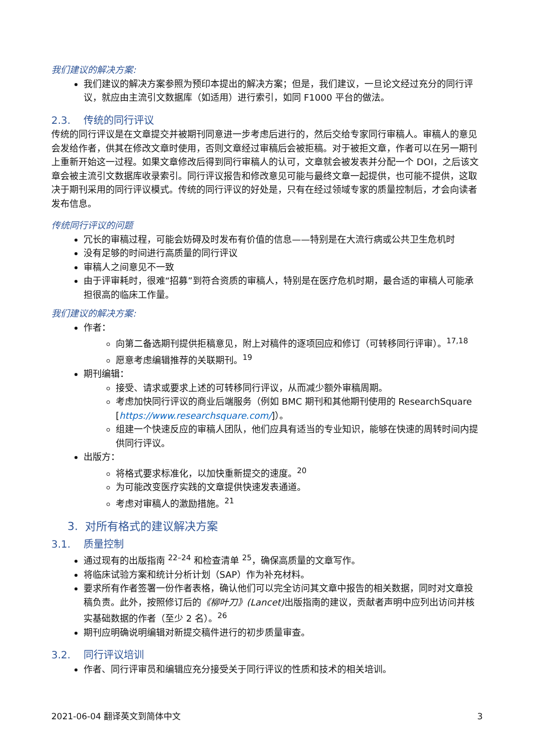我们建议的解决方案:
我们建议的解决方案参照为预印本提出的解决方案；但是，我们建议，一旦论文经过充分的同行评议，就应由主流引文数据库（如适用）进行索引，如同 F1000 平台的做法。
2.3. 传统的同行评议
传统的同行评议是在文章提交并被期刊同意进一步考虑后进行的，然后交给专家同行审稿人。审稿人的意见会发给作者，供其在修改文章时使用，否则文章经过审稿后会被拒稿。对于被拒文章，作者可以在另一期刊上重新开始这一过程。如果文章修改后得到同行审稿人的认可，文章就会被发表并分配一个 DOI，之后该文章会被主流引文数据库收录索引。同行评议报告和修改意见可能与最终文章一起提供，也可能不提供，这取决于期刊采用的同行评议模式。传统的同行评议的好处是，只有在经过领域专家的质量控制后，才会向读者发布信息。
传统同行评议的问题
冗长的审稿过程，可能会妨碍及时发布有价值的信息——特别是在大流行病或公共卫生危机时
没有足够的时间进行高质量的同行评议
审稿人之间意见不一致
由于评审耗时，很难“招募”到符合资质的审稿人，特别是在医疗危机时期，最合适的审稿人可能承担很高的临床工作量。
我们建议的解决方案:
作者：
向第二备选期刊提供拒稿意见，附上对稿件的逐项回应和修订（可转移同行评审）。<sup>17,18</sup>
愿意考虑编辑推荐的关联期刊。<sup>19</sup>
期刊编辑：
接受、请求或要求上述的可转移同行评议，从而减少额外审稿周期。
考虑加快同行评议的商业后端服务（例如 BMC 期刊和其他期刊使用的 ResearchSquare [https://www.researchsquare.com/]）。
组建一个快速反应的审稿人团队，他们应具有适当的专业知识，能够在快速的周转时间内提供同行评议。
出版方：
将格式要求标准化，以加快重新提交的速度。<sup>20</sup>
为可能改变医疗实践的文章提供快速发表通道。
考虑对审稿人的激励措施。<sup>21</sup>
3. 对所有格式的建议解决方案
3.1. 质量控制
通过现有的出版指南 <sup>22–24</sup> 和检查清单 <sup>25</sup>，确保高质量的文章写作。
将临床试验方案和统计分析计划（SAP）作为补充材料。
要求所有作者签署一份作者表格，确认他们可以完全访问其文章中报告的相关数据，同时对文章投稿负责。此外，按照修订后的《柳叶刀》(Lancet) 出版指南的建议，贡献者声明中应列出访问并核实基础数据的作者（至少 2 名）。<sup>26</sup>
期刊应明确说明编辑对新提交稿件进行的初步质量审查。
3.2. 同行评议培训
作者、同行评审员和编辑应充分接受关于同行评议的性质和技术的相关培训。
2021-06-04 翻译英文到简体中文 3